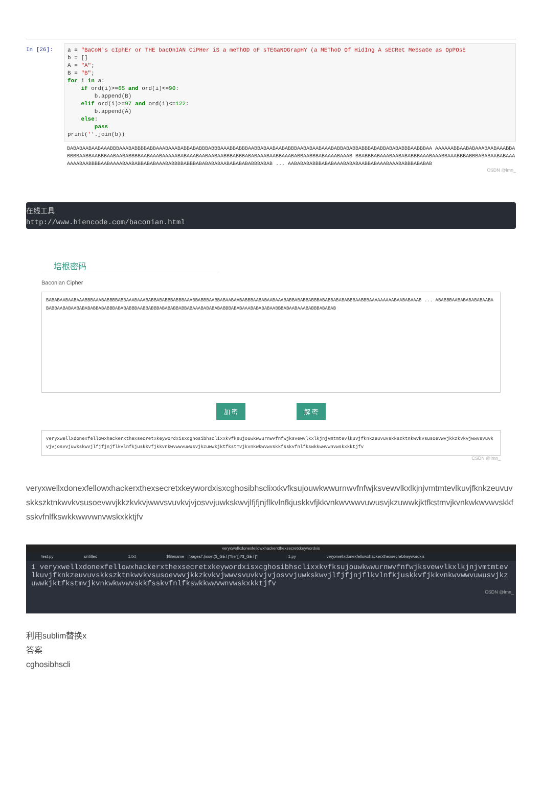In [26]:
a = "BaCoN's cIphEr or THE bacOnIAN CiPHer iS a meThOD oF sTEGaNOGrapHY (a METhoD Of HidIng A sECRet MeSsaGe as OpPOsE b = [] A = "A"; B = "B"; for i in a: if ord(i)>=65 and ord(i)<=90: b.append(B) elif ord(i)>=97 and ord(i)<=122: b.append(A) else: pass print(''.join(b))
BABABAABAABAAABBBAAABABBBBABBAAABAAABABBABABBBABBBAAABBABBBAABBABAABAABABBBAABABAABAAABABBABABBABBBABABBABABABBBAABBBAA AAAAAABBAABABAAABAABAAABBABBBBAABBAABBBAABAABABBBBAABAAABAAAAABABAAABAABAABAABBBABBBABABAAABAABBAAABABBAABBBABAAAABAAAB BBABBBABAAABAABABABBBAAABAAABBAAABBBABBBABABAABABAAAAAAABAABBBBAABAAAABAABABBABABAAABABBBBABBBABABABABAABABABABABBBABAB ... AABABABABBBABABAAABABABAABBABAAABAAABABBBABABAB
CSDN @lmn_
在线工具
http://www.hiencode.com/baconian.html
培根密码
Baconian Cipher
BABABAABAABAAABBBAAABABBBBABBAAABAAABABBABABBBABBBAAABBABBBAABBABAABAABABBBAABABAABAAABABBABABBABBBABABBABABABBBAABBBAAAAAAAAABAABABAAAB ... ABABBBAABABABABABAABABABBAABABAABABABABBABABBBABABABBBAABBABBBABABABBABBABAAABABABABABBBABABAAABABABABAABBBABAABAAABABBBABABAB
加 密 解 密
veryxwellxdonexfellowxhackerxthexsecretxkeywordxisxcghosibhsclixxkvfksujouwkwwurnwvfnfwjksvewvlkxlkjnjvmtmtevlkuvjfknkzeuvuvskkszktnkwvkvsusoevwvjkkzkvkvjwwvsvuvkvjvjosvvjuwkskwvjlfjfjnjflkvlnfkjuskkvfjkkvnkwvwwvuwusvjkzuwwkjktfkstmvjkvnkwkwvwvskkfsskvfnlfkswkkwwvwnvwskxkktjfv
CSDN @lmn_
veryxwellxdonexfellowxhackerxthexsecretxkeywordxisxcghosibhsclixxkvfksujouwkwwurnwvfnfwjksvewvlkxlkjnjvmtmtevlkuvjfknkzeuvuvskkszktnkwvkvsusoevwvjkkzkvkvjwwvsvuvkvjvjosvvjuwkskwvjlfjfjnjflkvlnfkjuskkvfjkkvnkwvwwvuwusvjkzuwwkjktfkstmvjkvnkwkwvwvskkfsskvfnlfkswkkwwvwnvwskxkktjfv
veryxwellxdonexfellowxhackerxthexsecretxkeywordxis
test.py untitled 1.txt $filename = 'pages/'.(isset($_GET["file"])?$_GET[" 1.py veryxwellxdonexfellowxhackerxthexsecretxkeywordxis
1 veryxwellxdonexfellowxhackerxthexsecretxkeywordxisxcghosibhsclixxkvfksujouwkwwurnwvfnfwjksvewvlkxlkjnjvmtmtevlkuvjfknkzeuvuvskkszktnkwvkvsusoevwvjkkzkvkvjwwvsvuvkvjvjosvvjuwkskwvjlfjfjnjflkvlnfkjuskkvfjkkvnkwvwwvuwusvjkzuwwkjktfkstmvjkvnkwkwvwvskkfsskvfnlfkswkkwwvwnvwskxkktjfv
CSDN @lmn_
利用sublim替换x
答案
cghosibhscli